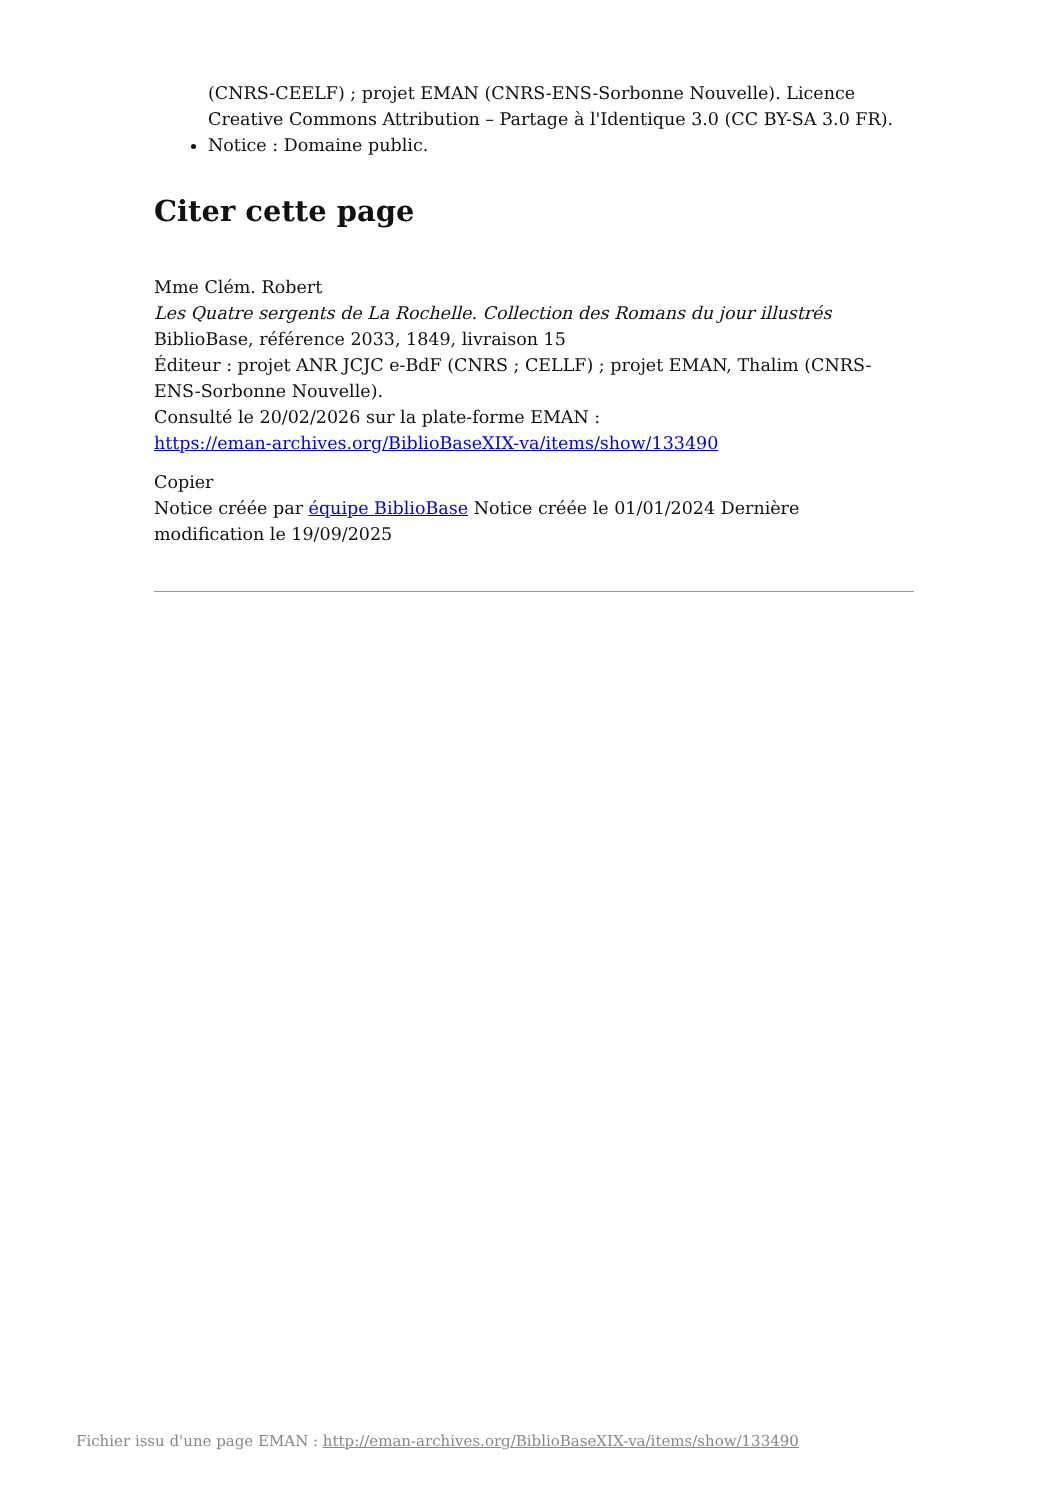(CNRS-CEELF) ; projet EMAN (CNRS-ENS-Sorbonne Nouvelle). Licence Creative Commons Attribution – Partage à l'Identique 3.0 (CC BY-SA 3.0 FR).
Notice : Domaine public.
Citer cette page
Mme Clém. Robert
Les Quatre sergents de La Rochelle. Collection des Romans du jour illustrés
BiblioBase, référence 2033, 1849, livraison 15
Éditeur : projet ANR JCJC e-BdF (CNRS ; CELLF) ; projet EMAN, Thalim (CNRS-ENS-Sorbonne Nouvelle).
Consulté le 20/02/2026 sur la plate-forme EMAN :
https://eman-archives.org/BiblioBaseXIX-va/items/show/133490
Copier
Notice créée par équipe BiblioBase Notice créée le 01/01/2024 Dernière modification le 19/09/2025
Fichier issu d'une page EMAN : http://eman-archives.org/BiblioBaseXIX-va/items/show/133490